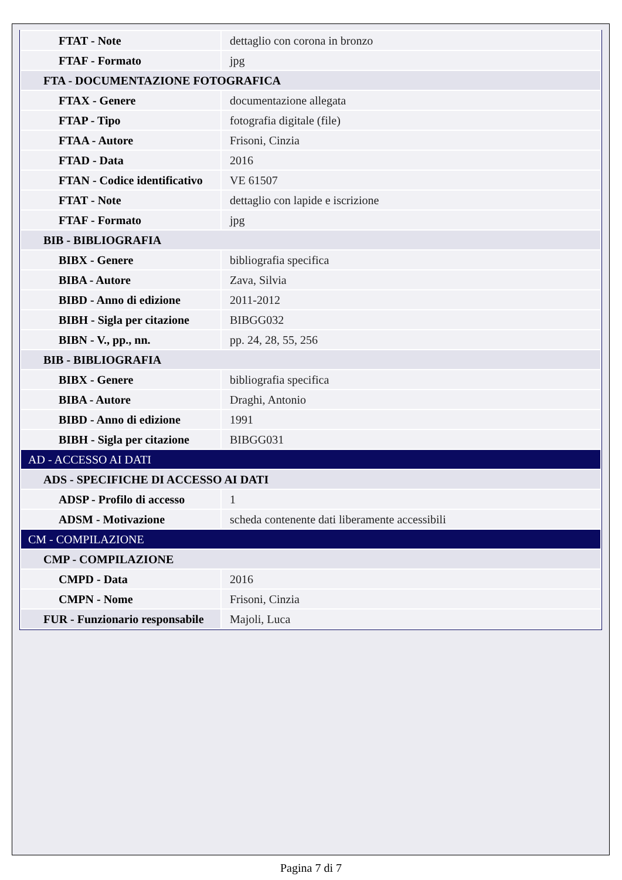| FTAT - Note | dettaglio con corona in bronzo |
| FTAF - Formato | jpg |
| FTA - DOCUMENTAZIONE FOTOGRAFICA | |
| FTAX - Genere | documentazione allegata |
| FTAP - Tipo | fotografia digitale (file) |
| FTAA - Autore | Frisoni, Cinzia |
| FTAD - Data | 2016 |
| FTAN - Codice identificativo | VE 61507 |
| FTAT - Note | dettaglio con lapide e iscrizione |
| FTAF - Formato | jpg |
| BIB - BIBLIOGRAFIA | |
| BIBX - Genere | bibliografia specifica |
| BIBA - Autore | Zava, Silvia |
| BIBD - Anno di edizione | 2011-2012 |
| BIBH - Sigla per citazione | BIBGG032 |
| BIBN - V., pp., nn. | pp. 24, 28, 55, 256 |
| BIB - BIBLIOGRAFIA | |
| BIBX - Genere | bibliografia specifica |
| BIBA - Autore | Draghi, Antonio |
| BIBD - Anno di edizione | 1991 |
| BIBH - Sigla per citazione | BIBGG031 |
| AD - ACCESSO AI DATI | |
| ADS - SPECIFICHE DI ACCESSO AI DATI | |
| ADSP - Profilo di accesso | 1 |
| ADSM - Motivazione | scheda contenente dati liberamente accessibili |
| CM - COMPILAZIONE | |
| CMP - COMPILAZIONE | |
| CMPD - Data | 2016 |
| CMPN - Nome | Frisoni, Cinzia |
| FUR - Funzionario responsabile | Majoli, Luca |
Pagina 7 di 7